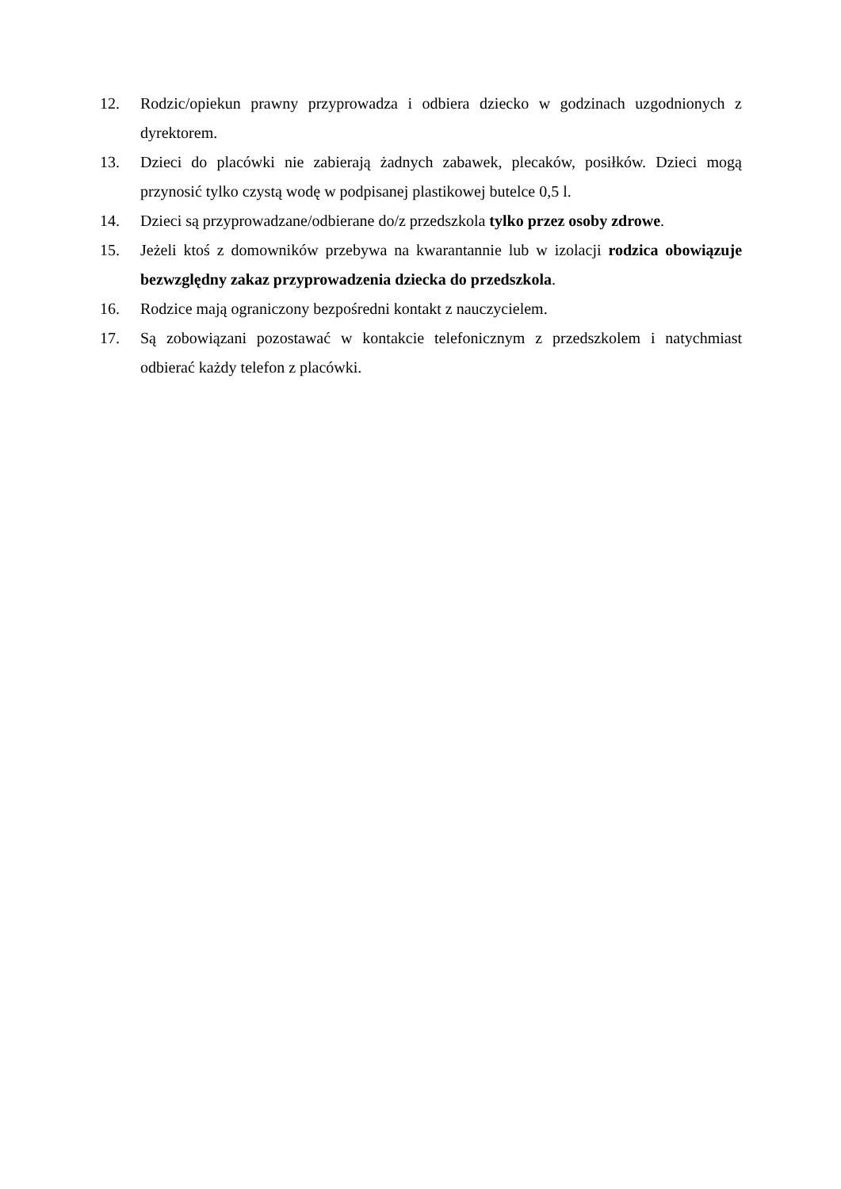12. Rodzic/opiekun prawny przyprowadza i odbiera dziecko w godzinach uzgodnionych z dyrektorem.
13. Dzieci do placówki nie zabierają żadnych zabawek, plecaków, posiłków. Dzieci mogą przynosić tylko czystą wodę w podpisanej plastikowej butelce 0,5 l.
14. Dzieci są przyprowadzane/odbierane do/z przedszkola tylko przez osoby zdrowe.
15. Jeżeli ktoś z domowników przebywa na kwarantannie lub w izolacji rodzica obowiązuje bezwzględny zakaz przyprowadzenia dziecka do przedszkola.
16. Rodzice mają ograniczony bezpośredni kontakt z nauczycielem.
17. Są zobowiązani pozostawać w kontakcie telefonicznym z przedszkolem i natychmiast odbierać każdy telefon z placówki.